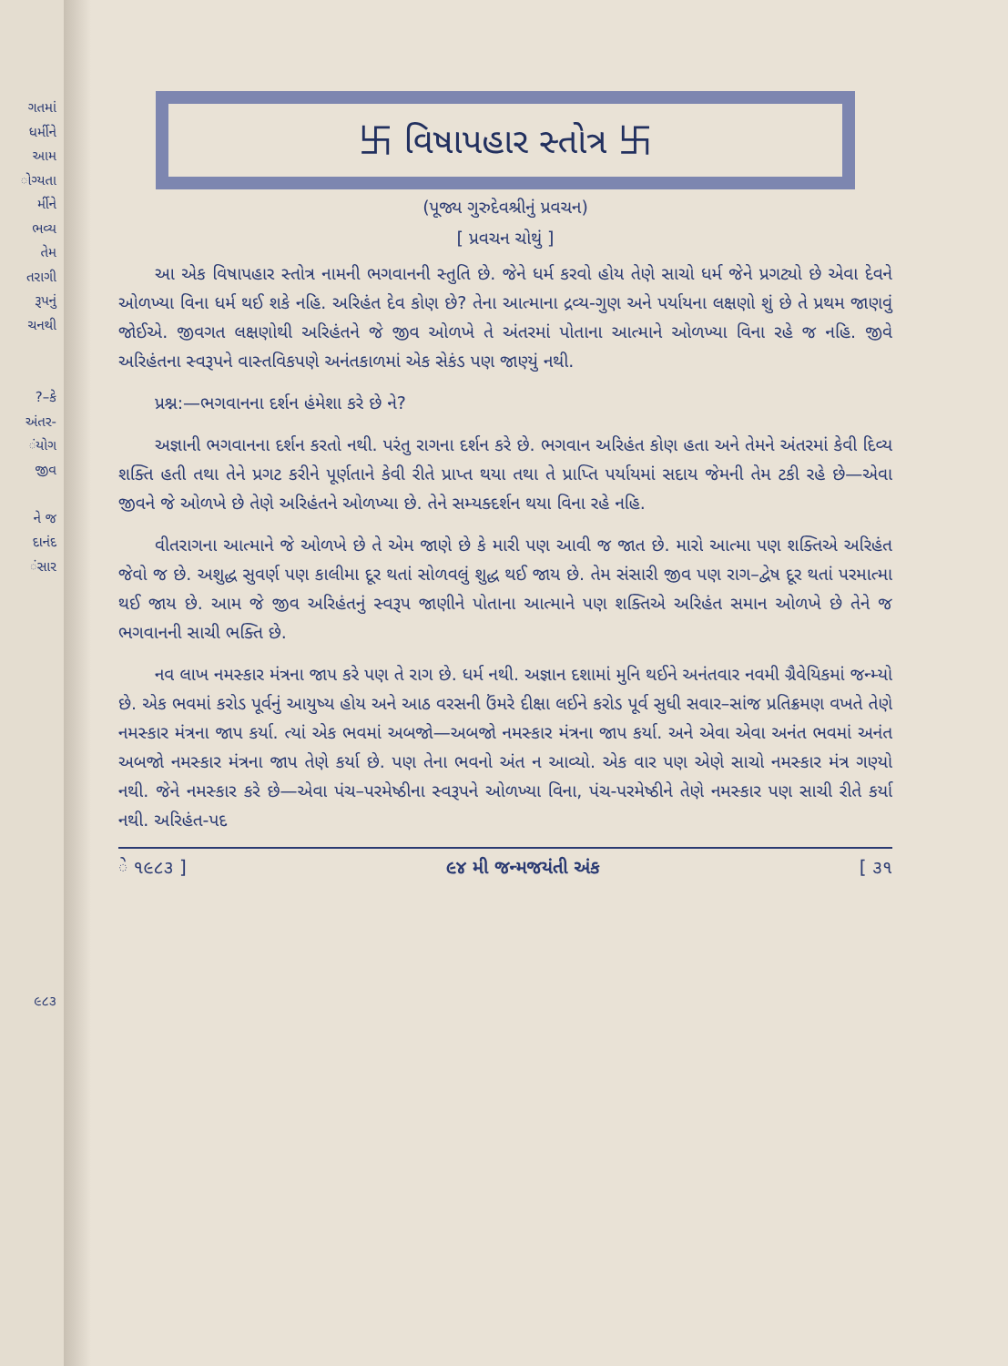ગતમાં
ધર્મીને
આમ
ોગ્યતા
ર્મીને
ભવ્ય
તેમ
તરાગી
રૂપનું
ચનથી
?–કે
અંતર-
ંયોગ
જીવ
ને જ
દાનંદ
ંસાર
૯૮૩
卐 વિષાપહાર સ્તોત્ર 卐
(પૂજ્ય ગુરુદેવશ્રીનું પ્રવચન)
[ પ્રવચન ચોથું ]
આ એક વિષાપહાર સ્તોત્ર નામની ભગવાનની સ્તુતિ છે. જેને ધર્મ કરવો હોય તેણે સાચો ધર્મ જેને પ્રગટ્યો છે એવા દેવને ઓળખ્યા વિના ધર્મ થઈ શકે નહિ. અરિહંત દેવ કોણ છે? તેના આત્માના દ્રવ્ય-ગુણ અને પર્યાયના લક્ષણો શું છે તે પ્રથમ જાણવું જોઈએ. જીવગત લક્ષણોથી અરિહંતને જે જીવ ઓળખે તે અંતરમાં પોતાના આત્માને ઓળખ્યા વિના રહે જ નહિ. જીવે અરિહંતના સ્વરૂપને વાસ્તવિકપણે અનંતકાળમાં એક સેકંડ પણ જાણ્યું નથી.
પ્રશ્ન:—ભગવાનના દર્શન હંમેશા કરે છે ને?
અજ્ઞાની ભગવાનના દર્શન કરતો નથી. પરંતુ રાગના દર્શન કરે છે. ભગવાન અરિહંત કોણ હતા અને તેમને અંતરમાં કેવી દિવ્ય શક્તિ હતી તથા તેને પ્રગટ કરીને પૂર્ણતાને કેવી રીતે પ્રાપ્ત થયા તથા તે પ્રાપ્તિ પર્યાયમાં સદાય જેમની તેમ ટકી રહે છે—એવા જીવને જે ઓળખે છે તેણે અરિહંતને ઓળખ્યા છે. તેને સમ્યક્દર્શન થયા વિના રહે નહિ.
વીતરાગના આત્માને જે ઓળખે છે તે એમ જાણે છે કે મારી પણ આવી જ જાત છે. મારો આત્મા પણ શક્તિએ અરિહંત જેવો જ છે. અશુદ્ધ સુવર્ણ પણ કાલીમા દૂર થતાં સોળવલું શુદ્ધ થઈ જાય છે. તેમ સંસારી જીવ પણ રાગ–દ્વેષ દૂર થતાં પરમાત્મા થઈ જાય છે. આમ જે જીવ અરિહંતનું સ્વરૂપ જાણીને પોતાના આત્માને પણ શક્તિએ અરિહંત સમાન ઓળખે છે તેને જ ભગવાનની સાચી ભક્તિ છે.
નવ લાખ નમસ્કાર મંત્રના જાપ કરે પણ તે રાગ છે. ધર્મ નથી. અજ્ઞાન દશામાં મુનિ થઈને અનંતવાર નવમી ગ્રૈવેયિકમાં જન્મ્યો છે. એક ભવમાં કરોડ પૂર્વનું આયુષ્ય હોય અને આઠ વરસની ઉંમરે દીક્ષા લઈને કરોડ પૂર્વ સુધી સવાર–સાંજ પ્રતિક્રમણ વખતે તેણે નમસ્કાર મંત્રના જાપ કર્યા. ત્યાં એક ભવમાં અબજો—અબજો નમસ્કાર મંત્રના જાપ કર્યા. અને એવા એવા અનંત ભવમાં અનંત અબજો નમસ્કાર મંત્રના જાપ તેણે કર્યા છે. પણ તેના ભવનો અંત ન આવ્યો. એક વાર પણ એણે સાચો નમસ્કાર મંત્ર ગણ્યો નથી. જેને નમસ્કાર કરે છે—એવા પંચ–પરમેષ્ઠીના સ્વરૂપને ઓળખ્યા વિના, પંચ-પરમેષ્ઠીને તેણે નમસ્કાર પણ સાચી રીતે કર્યા નથી. અરિહંત-પદ
ે ૧૯૮૩ ] ૯૪ મી જન્મજયંતી અંક [ ૩૧